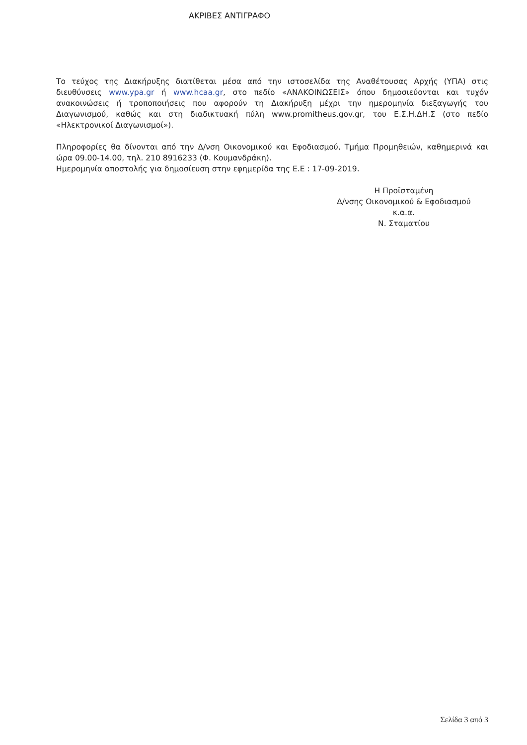ΑΚΡΙΒΕΣ ΑΝΤΙΓΡΑΦΟ
Το τεύχος της Διακήρυξης διατίθεται μέσα από την ιστοσελίδα της Αναθέτουσας Αρχής (ΥΠΑ) στις διευθύνσεις www.ypa.gr ή www.hcaa.gr, στο πεδίο «ΑΝΑΚΟΙΝΩΣΕΙΣ» όπου δημοσιεύονται και τυχόν ανακοινώσεις ή τροποποιήσεις που αφορούν τη Διακήρυξη μέχρι την ημερομηνία διεξαγωγής του Διαγωνισμού, καθώς και στη διαδικτυακή πύλη www.promitheus.gov.gr, του Ε.Σ.Η.ΔΗ.Σ (στο πεδίο «Ηλεκτρονικοί Διαγωνισμοί»).
Πληροφορίες θα δίνονται από την Δ/νση Οικονομικού και Εφοδιασμού, Τμήμα Προμηθειών, καθημερινά και ώρα 09.00-14.00, τηλ. 210 8916233 (Φ. Κουμανδράκη).
Ημερομηνία αποστολής για δημοσίευση στην εφημερίδα της Ε.Ε : 17-09-2019.
Η Προϊσταμένη
Δ/νσης Οικονομικού & Εφοδιασμού
κ.α.α.
Ν. Σταματίου
Σελίδα 3 από 3